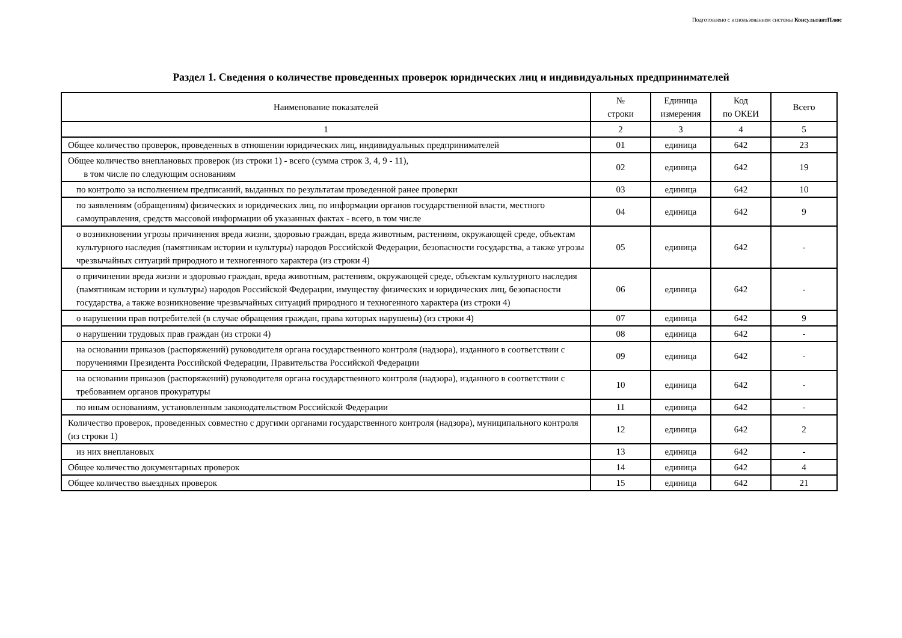Подготовлено с использованием системы КонсультантПлюс
Раздел 1. Сведения о количестве проведенных проверок юридических лиц и индивидуальных предпринимателей
| Наименование показателей | № строки | Единица измерения | Код по ОКЕИ | Всего |
| --- | --- | --- | --- | --- |
| 1 | 2 | 3 | 4 | 5 |
| Общее количество проверок, проведенных в отношении юридических лиц, индивидуальных предпринимателей | 01 | единица | 642 | 23 |
| Общее количество внеплановых проверок (из строки 1) - всего (сумма строк 3, 4, 9 - 11), в том числе по следующим основаниям | 02 | единица | 642 | 19 |
| по контролю за исполнением предписаний, выданных по результатам проведенной ранее проверки | 03 | единица | 642 | 10 |
| по заявлениям (обращениям) физических и юридических лиц, по информации органов государственной власти, местного самоуправления, средств массовой информации об указанных фактах - всего, в том числе | 04 | единица | 642 | 9 |
| о возникновении угрозы причинения вреда жизни, здоровью граждан, вреда животным, растениям, окружающей среде, объектам культурного наследия (памятникам истории и культуры) народов Российской Федерации, безопасности государства, а также угрозы чрезвычайных ситуаций природного и техногенного характера (из строки 4) | 05 | единица | 642 | - |
| о причинении вреда жизни и здоровью граждан, вреда животным, растениям, окружающей среде, объектам культурного наследия (памятникам истории и культуры) народов Российской Федерации, имуществу физических и юридических лиц, безопасности государства, а также возникновение чрезвычайных ситуаций природного и техногенного характера (из строки 4) | 06 | единица | 642 | - |
| о нарушении прав потребителей (в случае обращения граждан, права которых нарушены) (из строки 4) | 07 | единица | 642 | 9 |
| о нарушении трудовых прав граждан (из строки 4) | 08 | единица | 642 | - |
| на основании приказов (распоряжений) руководителя органа государственного контроля (надзора), изданного в соответствии с поручениями Президента Российской Федерации, Правительства Российской Федерации | 09 | единица | 642 | - |
| на основании приказов (распоряжений) руководителя органа государственного контроля (надзора), изданного в соответствии с требованием органов прокуратуры | 10 | единица | 642 | - |
| по иным основаниям, установленным законодательством Российской Федерации | 11 | единица | 642 | - |
| Количество проверок, проведенных совместно с другими органами государственного контроля (надзора), муниципального контроля (из строки 1) | 12 | единица | 642 | 2 |
| из них внеплановых | 13 | единица | 642 | - |
| Общее количество документарных проверок | 14 | единица | 642 | 4 |
| Общее количество выездных проверок | 15 | единица | 642 | 21 |